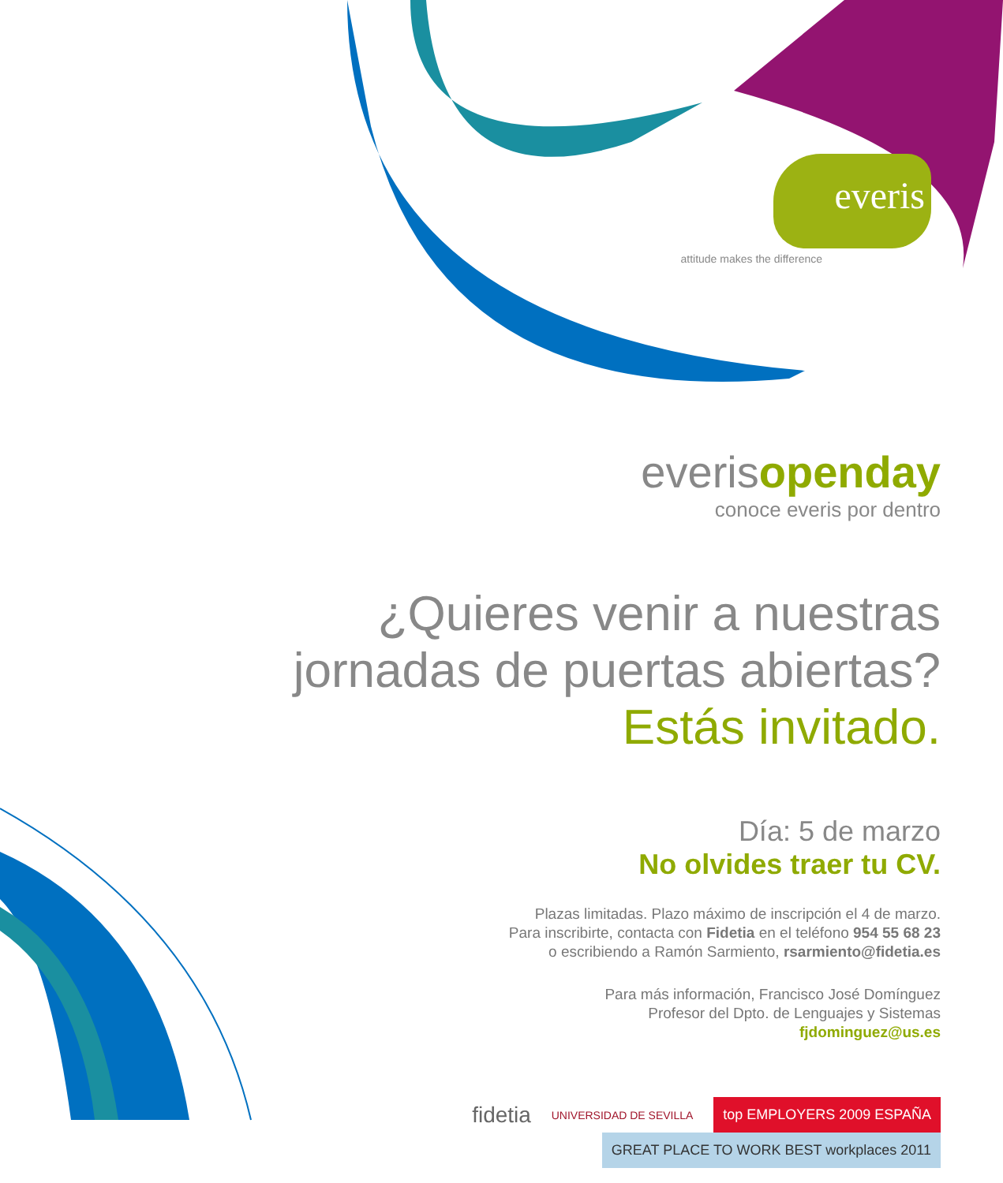everis
attitude makes the difference
everisopenday
conoce everis por dentro
¿Quieres venir a nuestras
jornadas de puertas abiertas?
Estás invitado.
Día: 5 de marzo
No olvides traer tu CV.
Plazas limitadas. Plazo máximo de inscripción el 4 de marzo.
Para inscribirte, contacta con Fidetia en el teléfono 954 55 68 23
o escribiendo a Ramón Sarmiento, rsarmiento@fidetia.es
Para más información, Francisco José Domínguez
Profesor del Dpto. de Lenguajes y Sistemas
fjdominguez@us.es
fidetia UNIVERSIDAD DE SEVILLA top EMPLOYERS 2009 ESPAÑA GREAT PLACE TO WORK BEST workplaces 2011